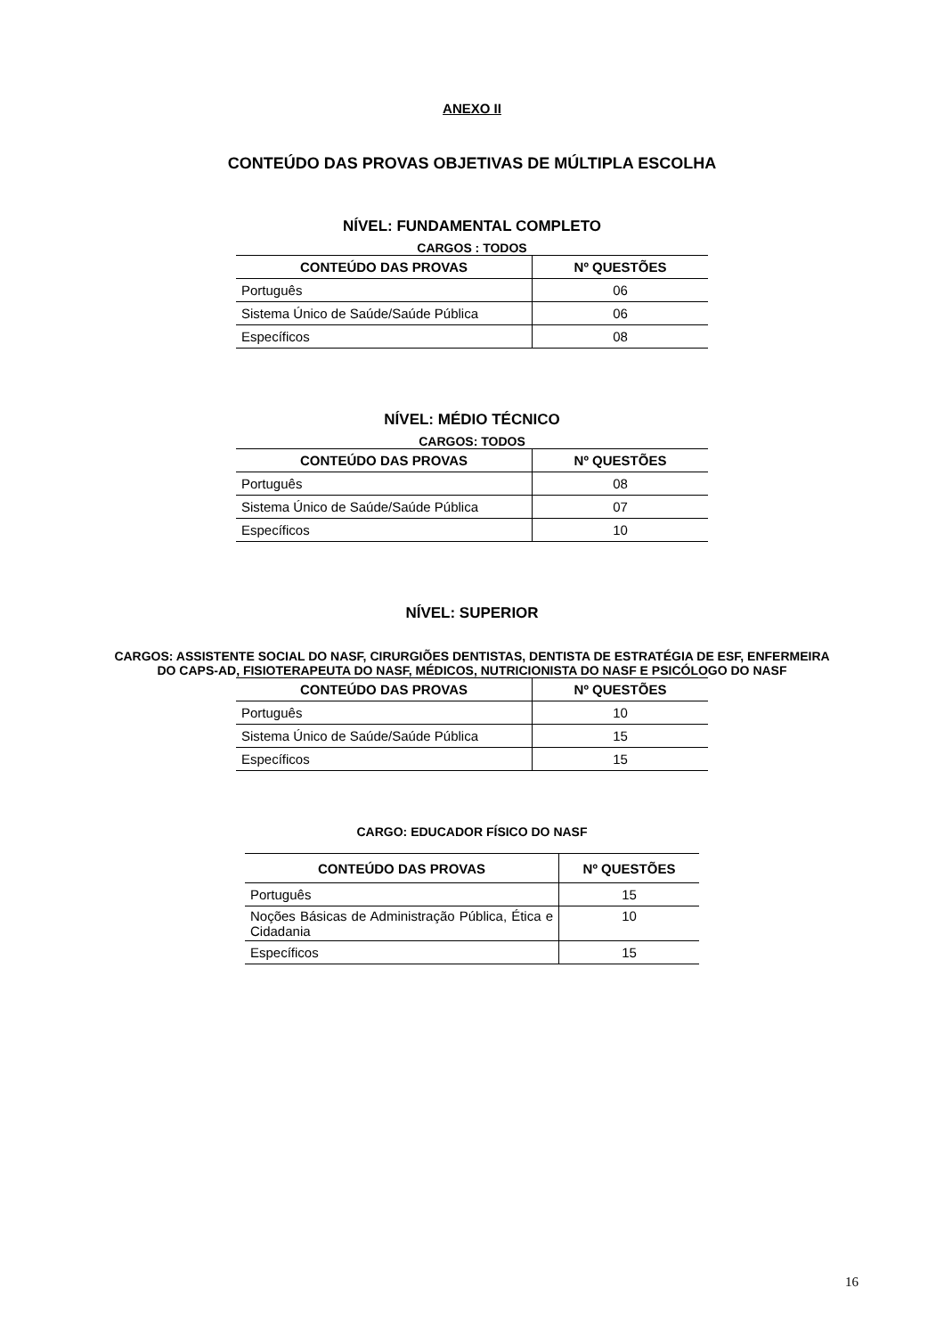ANEXO II
CONTEÚDO DAS PROVAS OBJETIVAS DE MÚLTIPLA ESCOLHA
NÍVEL: FUNDAMENTAL COMPLETO
CARGOS : TODOS
| CONTEÚDO DAS PROVAS | Nº QUESTÕES |
| --- | --- |
| Português | 06 |
| Sistema Único de Saúde/Saúde Pública | 06 |
| Específicos | 08 |
NÍVEL: MÉDIO TÉCNICO
CARGOS: TODOS
| CONTEÚDO DAS PROVAS | Nº QUESTÕES |
| --- | --- |
| Português | 08 |
| Sistema Único de Saúde/Saúde Pública | 07 |
| Específicos | 10 |
NÍVEL: SUPERIOR
CARGOS: ASSISTENTE SOCIAL DO NASF, CIRURGIÕES DENTISTAS, DENTISTA DE ESTRATÉGIA DE ESF, ENFERMEIRA
DO CAPS-AD, FISIOTERAPEUTA DO NASF, MÉDICOS, NUTRICIONISTA DO NASF E PSICÓLOGO DO NASF
| CONTEÚDO DAS PROVAS | Nº QUESTÕES |
| --- | --- |
| Português | 10 |
| Sistema Único de Saúde/Saúde Pública | 15 |
| Específicos | 15 |
CARGO: EDUCADOR FÍSICO DO NASF
| CONTEÚDO DAS PROVAS | Nº QUESTÕES |
| --- | --- |
| Português | 15 |
| Noções Básicas de Administração Pública, Ética e Cidadania | 10 |
| Específicos | 15 |
16